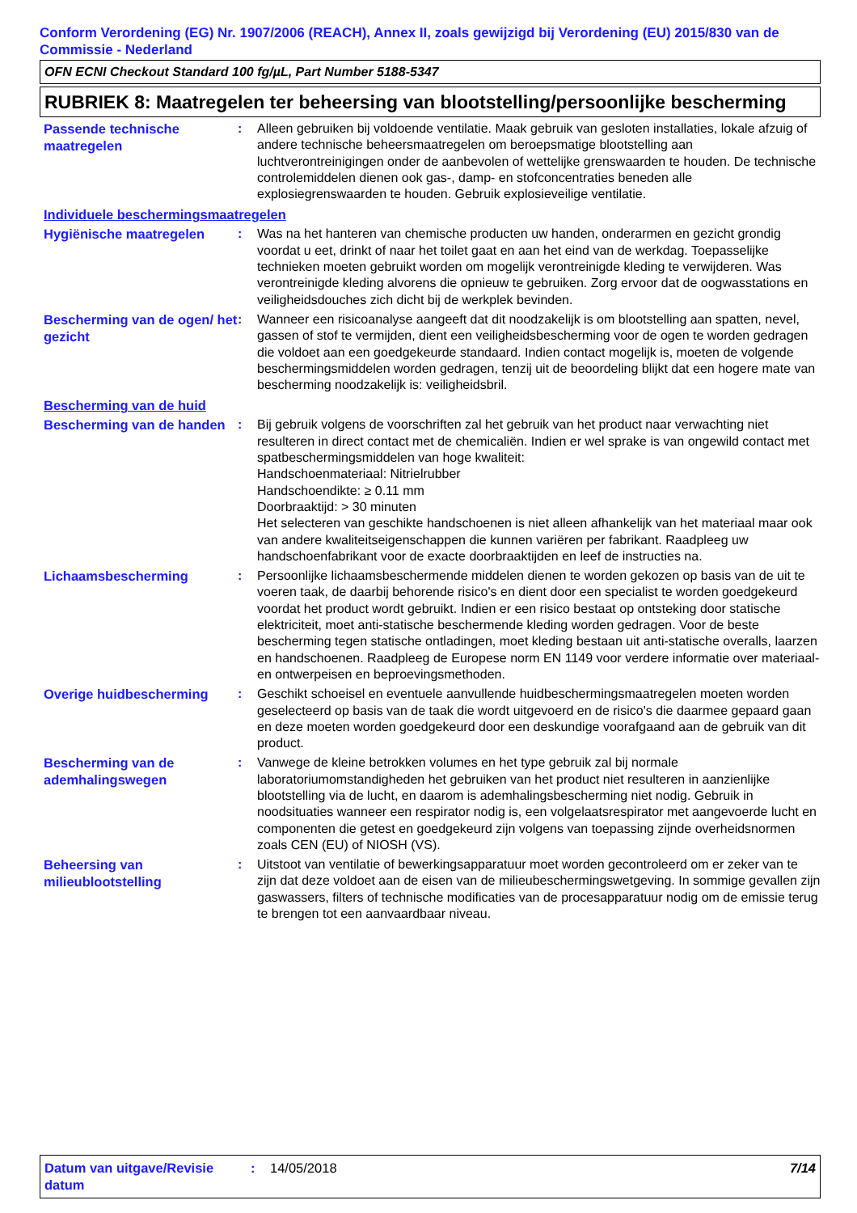Conform Verordening (EG) Nr. 1907/2006 (REACH), Annex II, zoals gewijzigd bij Verordening (EU) 2015/830 van de Commissie - Nederland
OFN ECNI Checkout Standard 100 fg/µL, Part Number 5188-5347
RUBRIEK 8: Maatregelen ter beheersing van blootstelling/persoonlijke bescherming
Passende technische maatregelen
: Alleen gebruiken bij voldoende ventilatie. Maak gebruik van gesloten installaties, lokale afzuig of andere technische beheersmaatregelen om beroepsmatige blootstelling aan luchtverontreinigingen onder de aanbevolen of wettelijke grenswaarden te houden. De technische controlemiddelen dienen ook gas-, damp- en stofconcentraties beneden alle explosiegrenswaarden te houden. Gebruik explosieveilige ventilatie.
Individuele beschermingsmaatregelen
Hygiënische maatregelen
: Was na het hanteren van chemische producten uw handen, onderarmen en gezicht grondig voordat u eet, drinkt of naar het toilet gaat en aan het eind van de werkdag. Toepasselijke technieken moeten gebruikt worden om mogelijk verontreinigde kleding te verwijderen. Was verontreinigde kleding alvorens die opnieuw te gebruiken. Zorg ervoor dat de oogwasstations en veiligheidsdouches zich dicht bij de werkplek bevinden.
Bescherming van de ogen/ het gezicht
: Wanneer een risicoanalyse aangeeft dat dit noodzakelijk is om blootstelling aan spatten, nevel, gassen of stof te vermijden, dient een veiligheidsbescherming voor de ogen te worden gedragen die voldoet aan een goedgekeurde standaard. Indien contact mogelijk is, moeten de volgende beschermingsmiddelen worden gedragen, tenzij uit de beoordeling blijkt dat een hogere mate van bescherming noodzakelijk is: veiligheidsbril.
Bescherming van de huid
Bescherming van de handen
: Bij gebruik volgens de voorschriften zal het gebruik van het product naar verwachting niet resulteren in direct contact met de chemicaliën. Indien er wel sprake is van ongewild contact met spatbeschermingsmiddelen van hoge kwaliteit:
Handschoenmateriaal: Nitrielrubber
Handschoendikte: ≥ 0.11 mm
Doorbraaktijd: > 30 minuten
Het selecteren van geschikte handschoenen is niet alleen afhankelijk van het materiaal maar ook van andere kwaliteitseigenschappen die kunnen variëren per fabrikant. Raadpleeg uw handschoenfabrikant voor de exacte doorbraaktijden en leef de instructies na.
Lichaamsbescherming
: Persoonlijke lichaamsbeschermende middelen dienen te worden gekozen op basis van de uit te voeren taak, de daarbij behorende risico's en dient door een specialist te worden goedgekeurd voordat het product wordt gebruikt. Indien er een risico bestaat op ontsteking door statische elektriciteit, moet anti-statische beschermende kleding worden gedragen. Voor de beste bescherming tegen statische ontladingen, moet kleding bestaan uit anti-statische overalls, laarzen en handschoenen. Raadpleeg de Europese norm EN 1149 voor verdere informatie over materiaal- en ontwerpeisen en beproevingsmethoden.
Overige huidbescherming
: Geschikt schoeisel en eventuele aanvullende huidbeschermingsmaatregelen moeten worden geselecteerd op basis van de taak die wordt uitgevoerd en de risico's die daarmee gepaard gaan en deze moeten worden goedgekeurd door een deskundige voorafgaand aan de gebruik van dit product.
Bescherming van de ademhalingswegen
: Vanwege de kleine betrokken volumes en het type gebruik zal bij normale laboratoriumomstandigheden het gebruiken van het product niet resulteren in aanzienlijke blootstelling via de lucht, en daarom is ademhalingsbescherming niet nodig. Gebruik in noodsituaties wanneer een respirator nodig is, een volgelaatsrespirator met aangevoerde lucht en componenten die getest en goedgekeurd zijn volgens van toepassing zijnde overheidsnormen zoals CEN (EU) of NIOSH (VS).
Beheersing van milieublootstelling
: Uitstoot van ventilatie of bewerkingsapparatuur moet worden gecontroleerd om er zeker van te zijn dat deze voldoet aan de eisen van de milieubeschermingswetgeving. In sommige gevallen zijn gaswassers, filters of technische modificaties van de procesapparatuur nodig om de emissie terug te brengen tot een aanvaardbaar niveau.
Datum van uitgave/Revisie datum
: 14/05/2018 7/14